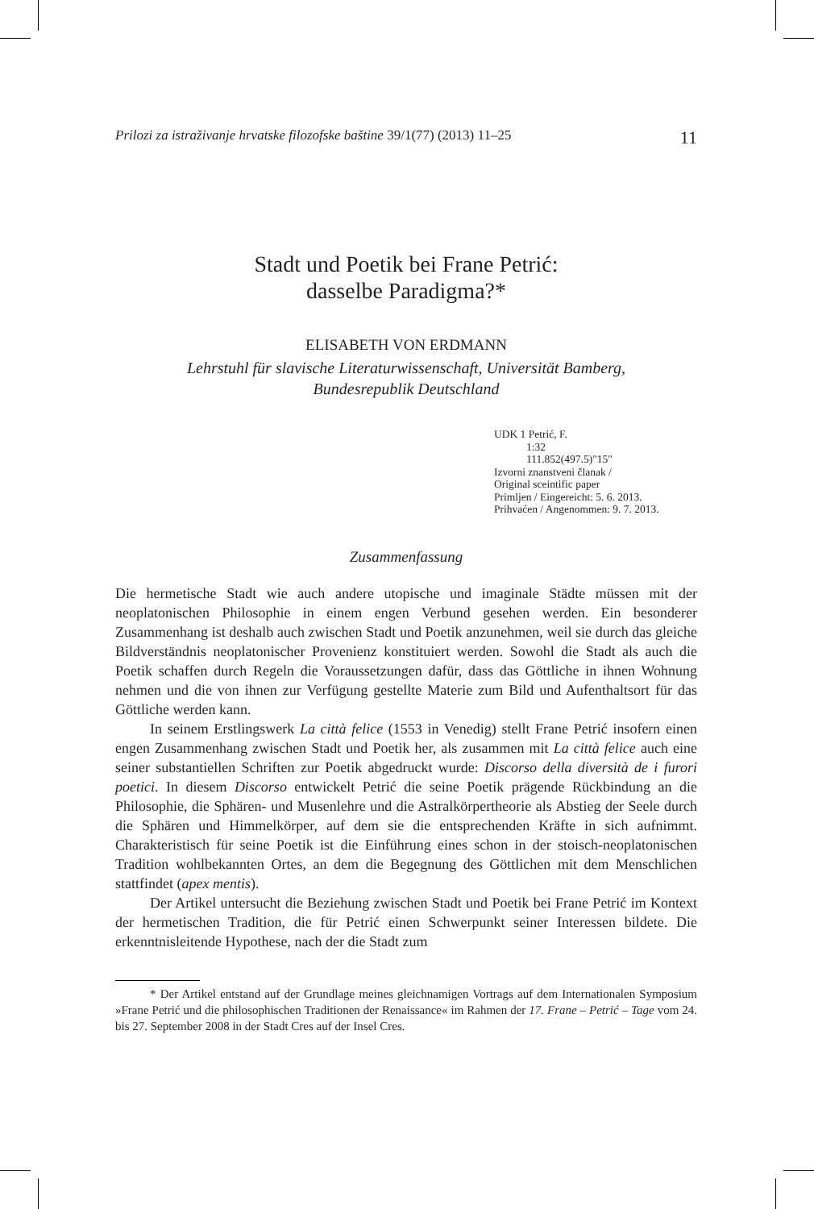Prilozi za istraživanje hrvatske filozofske baštine 39/1(77) (2013) 11–25 11
Stadt und Poetik bei Frane Petrić:
dasselbe Paradigma?*
ELISABETH VON ERDMANN
Lehrstuhl für slavische Literaturwissenschaft, Universität Bamberg,
Bundesrepublik Deutschland
UDK 1 Petrić, F.
1:32
111.852(497.5)"15"
Izvorni znanstveni članak /
Original sceintific paper
Primljen / Eingereicht: 5. 6. 2013.
Prihvaćen / Angenommen: 9. 7. 2013.
Zusammenfassung
Die hermetische Stadt wie auch andere utopische und imaginale Städte müssen mit der neoplatonischen Philosophie in einem engen Verbund gesehen werden. Ein besonderer Zusammenhang ist deshalb auch zwischen Stadt und Poetik anzunehmen, weil sie durch das gleiche Bildverständnis neoplatonischer Provenienz konstituiert werden. Sowohl die Stadt als auch die Poetik schaffen durch Regeln die Voraussetzungen dafür, dass das Göttliche in ihnen Wohnung nehmen und die von ihnen zur Verfügung gestellte Materie zum Bild und Aufenthaltsort für das Göttliche werden kann.
In seinem Erstlingswerk La città felice (1553 in Venedig) stellt Frane Petrić insofern einen engen Zusammenhang zwischen Stadt und Poetik her, als zusammen mit La città felice auch eine seiner substantiellen Schriften zur Poetik abgedruckt wurde: Discorso della diversità de i furori poetici. In diesem Discorso entwickelt Petrić die seine Poetik prägende Rückbindung an die Philosophie, die Sphären- und Musenlehre und die Astralkörpertheorie als Abstieg der Seele durch die Sphären und Himmelkörper, auf dem sie die entsprechenden Kräfte in sich aufnimmt. Charakteristisch für seine Poetik ist die Einführung eines schon in der stoisch-neoplatonischen Tradition wohlbekannten Ortes, an dem die Begegnung des Göttlichen mit dem Menschlichen stattfindet (apex mentis).
Der Artikel untersucht die Beziehung zwischen Stadt und Poetik bei Frane Petrić im Kontext der hermetischen Tradition, die für Petrić einen Schwerpunkt seiner Interessen bildete. Die erkenntnisleitende Hypothese, nach der die Stadt zum
* Der Artikel entstand auf der Grundlage meines gleichnamigen Vortrags auf dem Internationalen Symposium »Frane Petrić und die philosophischen Traditionen der Renaissance« im Rahmen der 17. Frane – Petrić – Tage vom 24. bis 27. September 2008 in der Stadt Cres auf der Insel Cres.